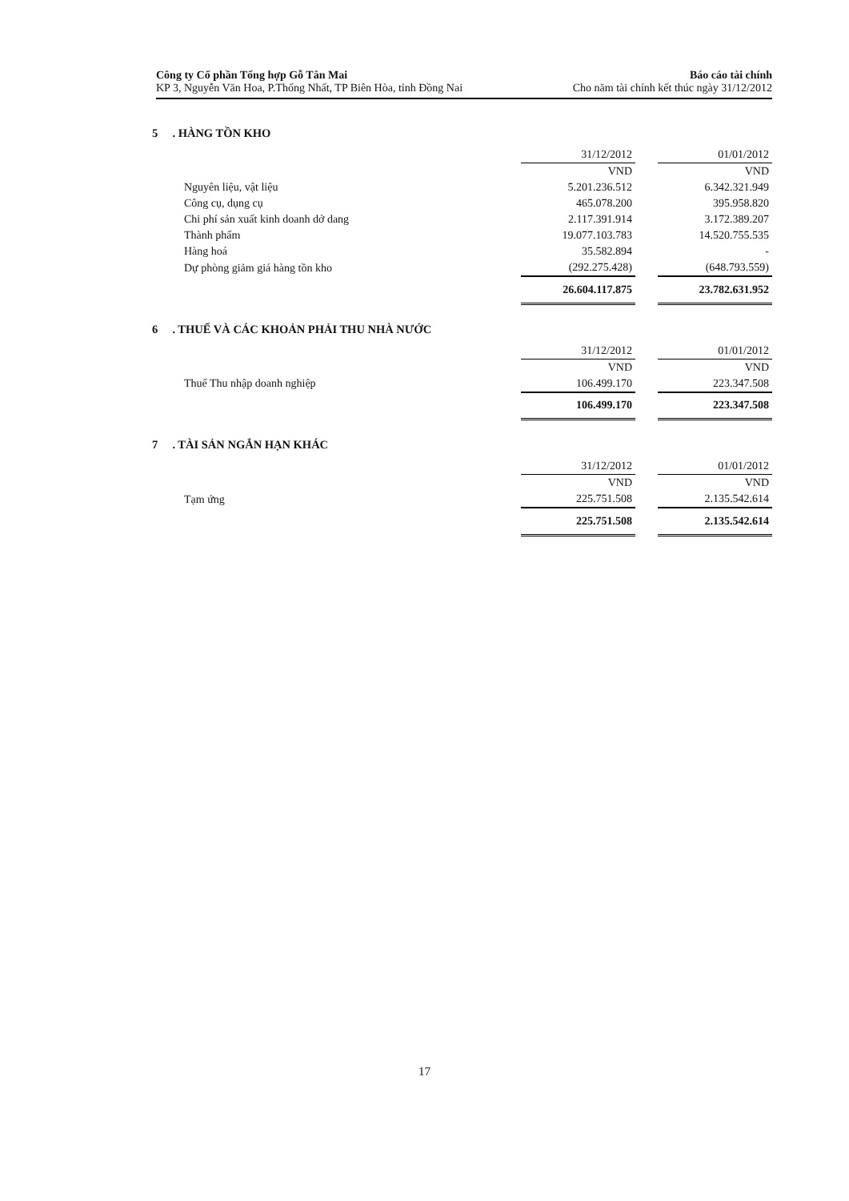Công ty Cổ phần Tổng hợp Gỗ Tân Mai
KP 3, Nguyễn Văn Hoa, P.Thống Nhất, TP Biên Hòa, tỉnh Đồng Nai
Báo cáo tài chính
Cho năm tài chính kết thúc ngày 31/12/2012
5 . HÀNG TỒN KHO
| | 31/12/2012 | | 01/01/2012 |
| | VND | | VND |
| Nguyên liệu, vật liệu | 5.201.236.512 | | 6.342.321.949 |
| Công cụ, dụng cụ | 465.078.200 | | 395.958.820 |
| Chi phí sản xuất kinh doanh dở dang | 2.117.391.914 | | 3.172.389.207 |
| Thành phẩm | 19.077.103.783 | | 14.520.755.535 |
| Hàng hoá | 35.582.894 | | - |
| Dự phòng giảm giá hàng tồn kho | (292.275.428) | | (648.793.559) |
| | 26.604.117.875 | | 23.782.631.952 |
6 . THUẾ VÀ CÁC KHOẢN PHẢI THU NHÀ NƯỚC
| | 31/12/2012 | | 01/01/2012 |
| | VND | | VND |
| Thuế Thu nhập doanh nghiệp | 106.499.170 | | 223.347.508 |
| | 106.499.170 | | 223.347.508 |
7 . TÀI SẢN NGẮN HẠN KHÁC
| | 31/12/2012 | | 01/01/2012 |
| | VND | | VND |
| Tạm ứng | 225.751.508 | | 2.135.542.614 |
| | 225.751.508 | | 2.135.542.614 |
17